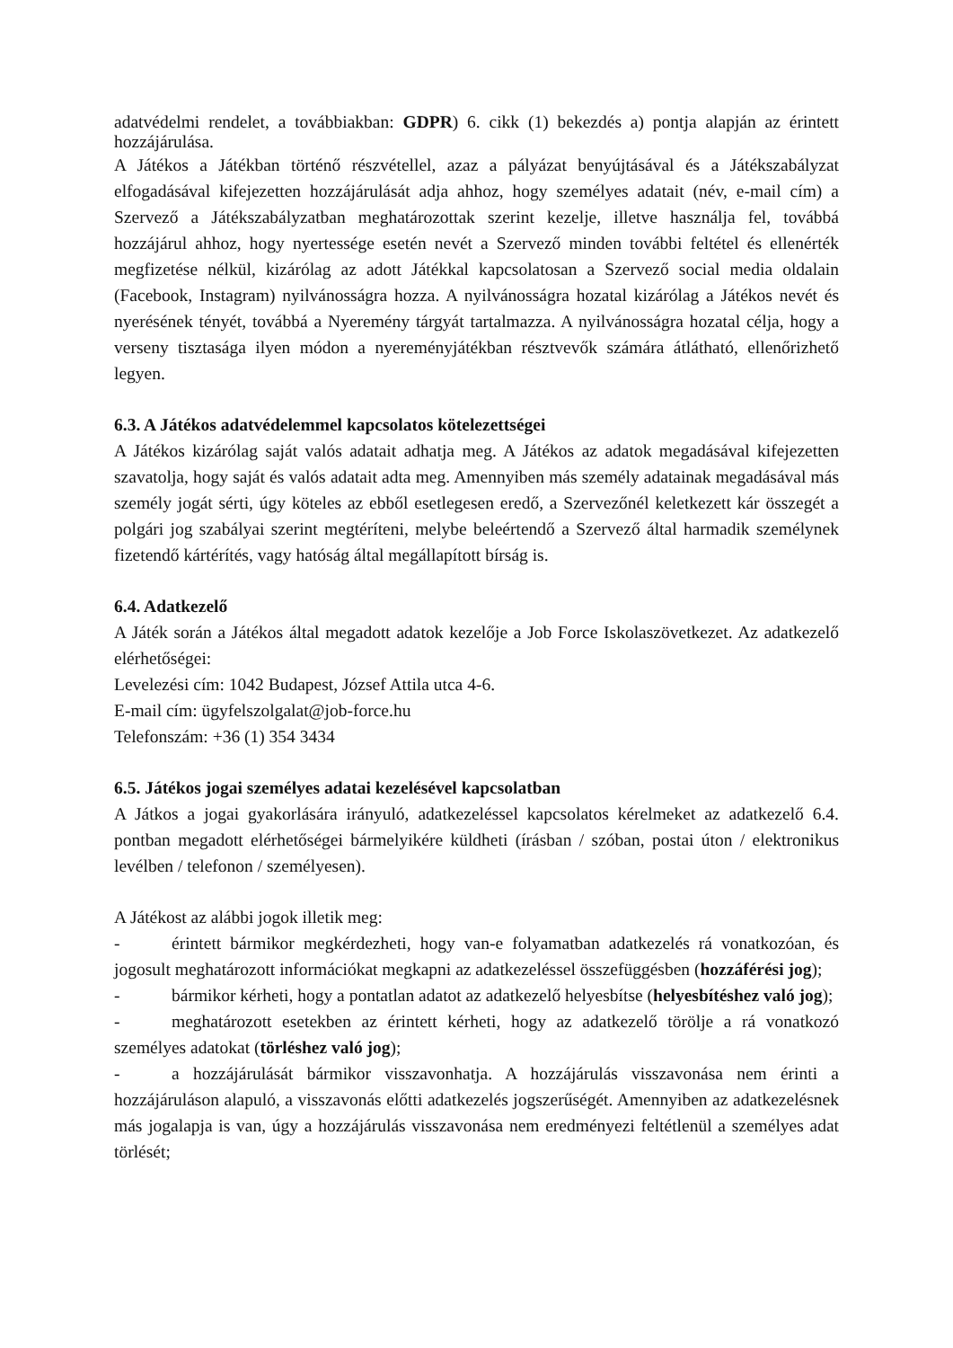adatvédelmi rendelet, a továbbiakban: GDPR) 6. cikk (1) bekezdés a) pontja alapján az érintett hozzájárulása.
A Játékos a Játékban történő részvétellel, azaz a pályázat benyújtásával és a Játékszabályzat elfogadásával kifejezetten hozzájárulását adja ahhoz, hogy személyes adatait (név, e-mail cím) a Szervező a Játékszabályzatban meghatározottak szerint kezelje, illetve használja fel, továbbá hozzájárul ahhoz, hogy nyertessége esetén nevét a Szervező minden további feltétel és ellenérték megfizetése nélkül, kizárólag az adott Játékkal kapcsolatosan a Szervező social media oldalain (Facebook, Instagram) nyilvánosságra hozza. A nyilvánosságra hozatal kizárólag a Játékos nevét és nyerésének tényét, továbbá a Nyeremény tárgyát tartalmazza. A nyilvánosságra hozatal célja, hogy a verseny tisztasága ilyen módon a nyereményjátékban résztvevők számára átlátható, ellenőrizhető legyen.
6.3. A Játékos adatvédelemmel kapcsolatos kötelezettségei
A Játékos kizárólag saját valós adatait adhatja meg. A Játékos az adatok megadásával kifejezetten szavatolja, hogy saját és valós adatait adta meg. Amennyiben más személy adatainak megadásával más személy jogát sérti, úgy köteles az ebből esetlegesen eredő, a Szervezőnél keletkezett kár összegét a polgári jog szabályai szerint megtéríteni, melybe beleértendő a Szervező által harmadik személynek fizetendő kártérítés, vagy hatóság által megállapított bírság is.
6.4. Adatkezelő
A Játék során a Játékos által megadott adatok kezelője a Job Force Iskolaszövetkezet. Az adatkezelő elérhetőségei:
Levelezési cím: 1042 Budapest, József Attila utca 4-6.
E-mail cím: ügyfelszolgalat@job-force.hu
Telefonszám: +36 (1) 354 3434
6.5. Játékos jogai személyes adatai kezelésével kapcsolatban
A Játkos a jogai gyakorlására irányuló, adatkezeléssel kapcsolatos kérelmeket az adatkezelő 6.4. pontban megadott elérhetőségei bármelyikére küldheti (írásban / szóban, postai úton / elektronikus levélben / telefonon / személyesen).
A Játékost az alábbi jogok illetik meg:
- érintett bármikor megkérdezheti, hogy van-e folyamatban adatkezelés rá vonatkozóan, és jogosult meghatározott információkat megkapni az adatkezeléssel összefüggésben (hozzáférési jog);
- bármikor kérheti, hogy a pontatlan adatot az adatkezelő helyesbítse (helyesbítéshez való jog);
- meghatározott esetekben az érintett kérheti, hogy az adatkezelő törölje a rá vonatkozó személyes adatokat (törléshez való jog);
- a hozzájárulását bármikor visszavonhatja. A hozzájárulás visszavonása nem érinti a hozzájáruláson alapuló, a visszavonás előtti adatkezelés jogszerűségét. Amennyiben az adatkezelésnek más jogalapja is van, úgy a hozzájárulás visszavonása nem eredményezi feltétlenül a személyes adat törlését;